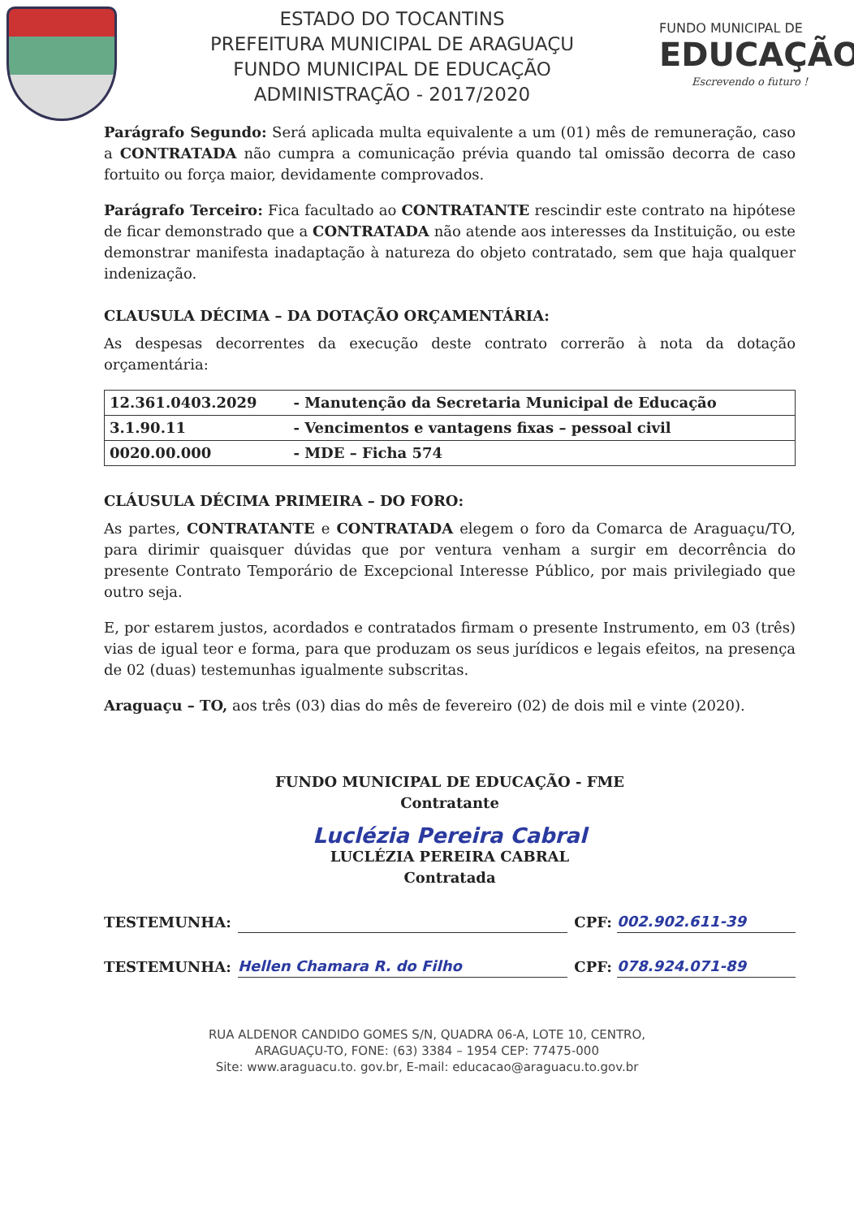ESTADO DO TOCANTINS
PREFEITURA MUNICIPAL DE ARAGUAÇU
FUNDO MUNICIPAL DE EDUCAÇÃO
ADMINISTRAÇÃO - 2017/2020
FUNDO MUNICIPAL DE
EDUCAÇÃO
Escrevendo o futuro !
Parágrafo Segundo: Será aplicada multa equivalente a um (01) mês de remuneração, caso a CONTRATADA não cumpra a comunicação prévia quando tal omissão decorra de caso fortuito ou força maior, devidamente comprovados.
Parágrafo Terceiro: Fica facultado ao CONTRATANTE rescindir este contrato na hipótese de ficar demonstrado que a CONTRATADA não atende aos interesses da Instituição, ou este demonstrar manifesta inadaptação à natureza do objeto contratado, sem que haja qualquer indenização.
CLAUSULA DÉCIMA – DA DOTAÇÃO ORÇAMENTÁRIA:
As despesas decorrentes da execução deste contrato correrão à nota da dotação orçamentária:
| 12.361.0403.2029 | - Manutenção da Secretaria Municipal de Educação |
| 3.1.90.11 | - Vencimentos e vantagens fixas – pessoal civil |
| 0020.00.000 | - MDE – Ficha 574 |
CLÁUSULA DÉCIMA PRIMEIRA – DO FORO:
As partes, CONTRATANTE e CONTRATADA elegem o foro da Comarca de Araguaçu/TO, para dirimir quaisquer dúvidas que por ventura venham a surgir em decorrência do presente Contrato Temporário de Excepcional Interesse Público, por mais privilegiado que outro seja.
E, por estarem justos, acordados e contratados firmam o presente Instrumento, em 03 (três) vias de igual teor e forma, para que produzam os seus jurídicos e legais efeitos, na presença de 02 (duas) testemunhas igualmente subscritas.
Araguaçu – TO, aos três (03) dias do mês de fevereiro (02) de dois mil e vinte (2020).
FUNDO MUNICIPAL DE EDUCAÇÃO - FME
Contratante
Luclézia Pereira Cabral
LUCLÉZIA PEREIRA CABRAL
Contratada
TESTEMUNHA: CPF: 002.902.611-39
TESTEMUNHA: Hellen Chamara R. do Filho CPF: 078.924.071-89
RUA ALDENOR CANDIDO GOMES S/N, QUADRA 06-A, LOTE 10, CENTRO,
ARAGUAÇU-TO, FONE: (63) 3384 – 1954 CEP: 77475-000
Site: www.araguacu.to. gov.br, E-mail: educacao@araguacu.to.gov.br